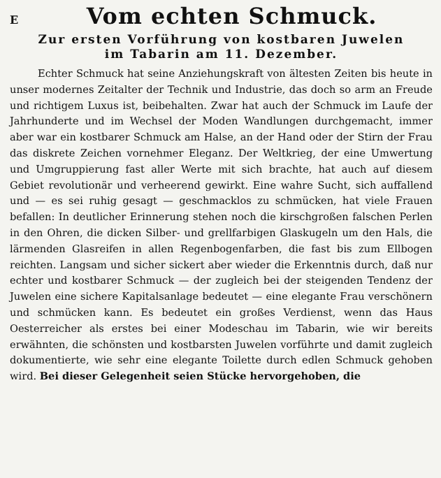E
Vom echten Schmuck.
Zur ersten Vorführung von kostbaren Juwelen
im Tabarin am 11. Dezember.
Echter Schmuck hat seine Anziehungskraft von ältesten Zeiten bis heute in unser modernes Zeitalter der Technik und Industrie, das doch so arm an Freude und richtigem Luxus ist, beibehalten. Zwar hat auch der Schmuck im Laufe der Jahrhunderte und im Wechsel der Moden Wandlungen durchgemacht, immer aber war ein kostbarer Schmuck am Halse, an der Hand oder der Stirn der Frau das diskrete Zeichen vornehmer Eleganz. Der Weltkrieg, der eine Umwertung und Umgruppierung fast aller Werte mit sich brachte, hat auch auf diesem Gebiet revolutionär und verheerend gewirkt. Eine wahre Sucht, sich auffallend und — es sei ruhig gesagt — geschmacklos zu schmücken, hat viele Frauen befallen: In deutlicher Erinnerung stehen noch die kirschgroßen falschen Perlen in den Ohren, die dicken Silber- und grellfarbigen Glaskugeln um den Hals, die lärmenden Glasreifen in allen Regenbogenfarben, die fast bis zum Ellbogen reichten. Langsam und sicher sickert aber wieder die Erkenntnis durch, daß nur echter und kostbarer Schmuck — der zugleich bei der steigenden Tendenz der Juwelen eine sichere Kapitalsanlage bedeutet — eine elegante Frau verschönern und schmücken kann. Es bedeutet ein großes Verdienst, wenn das Haus Oesterreicher als erstes bei einer Modeschau im Tabarin, wie wir bereits erwähnten, die schönsten und kostbarsten Juwelen vorführte und damit zugleich dokumentierte, wie sehr eine elegante Toilette durch edlen Schmuck gehoben wird. Bei dieser Gelegenheit seien Stücke hervorgehoben, die